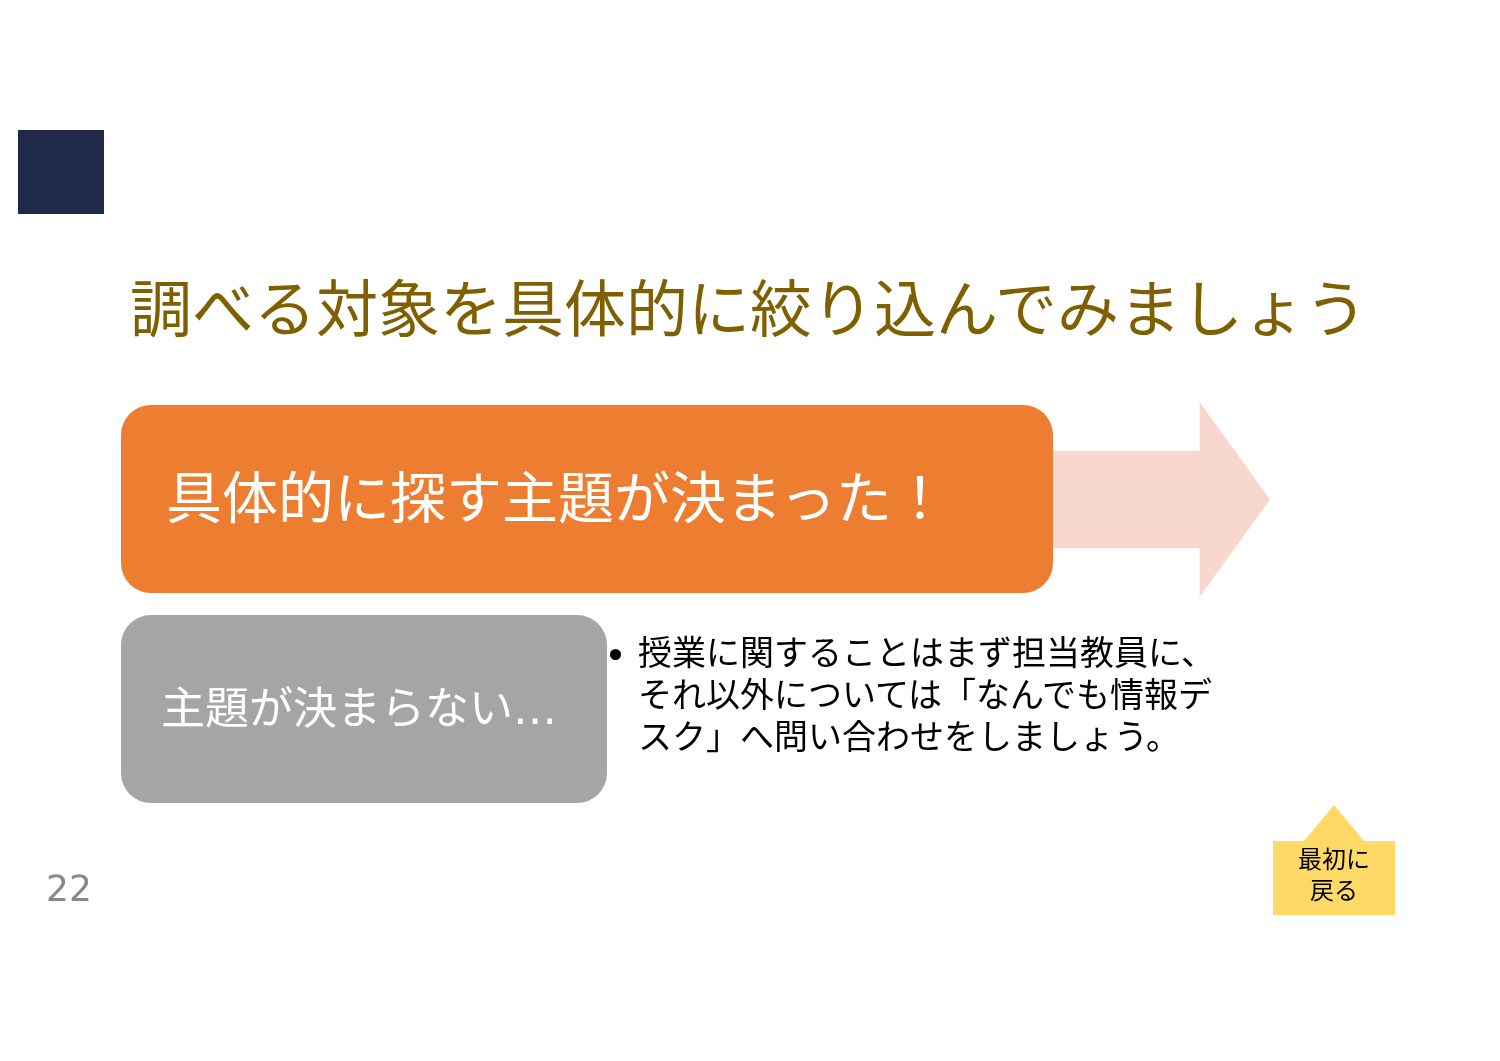調べる対象を具体的に絞り込んでみましょう
具体的に探す主題が決まった！
主題が決まらない…
授業に関することはまず担当教員に、それ以外については「なんでも情報デスク」へ問い合わせをしましょう。
22
最初に
戻る